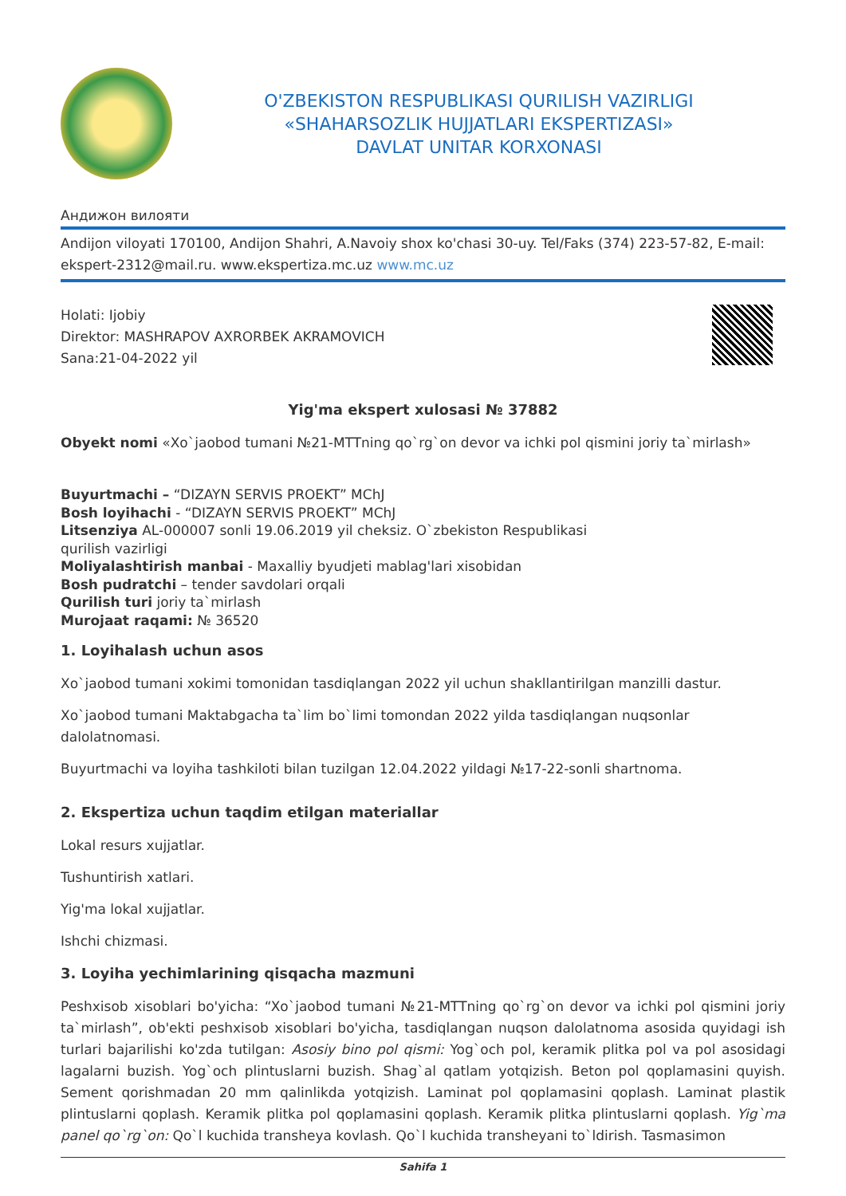O'ZBEKISTON RESPUBLIKASI QURILISH VAZIRLIGI
«SHAHARSOZLIK HUJJATLARI EKSPERTIZASI»
DAVLAT UNITAR KORXONASI
Андижон вилояти
Andijon viloyati 170100, Andijon Shahri, A.Navoiy shox ko'chasi 30-uy. Tel/Faks (374) 223-57-82, E-mail: ekspert-2312@mail.ru. www.ekspertiza.mc.uz www.mc.uz
Holati: Ijobiy
Direktor: MASHRAPOV AXRORBEK AKRAMOVICH
Sana:21-04-2022 yil
Yig'ma ekspert xulosasi № 37882
Obyekt nomi «Xo`jaobod tumani №21-MTTning qo`rg`on devor va ichki pol qismini joriy ta`mirlash»
Buyurtmachi – “DIZAYN SERVIS PROEKT” MChJ
Bosh loyihachi - “DIZAYN SERVIS PROEKT” MChJ
Litsenziya AL-000007 sonli 19.06.2019 yil cheksiz. O`zbekiston Respublikasi
qurilish vazirligi
Moliyalashtirish manbai - Maxalliy byudjeti mablag'lari xisobidan
Bosh pudratchi – tender savdolari orqali
Qurilish turi joriy ta`mirlash
Murojaat raqami: № 36520
1. Loyihalash uchun asos
Xo`jaobod tumani xokimi tomonidan tasdiqlangan 2022 yil uchun shakllantirilgan manzilli dastur.
Xo`jaobod tumani Maktabgacha ta`lim bo`limi tomondan 2022 yilda tasdiqlangan nuqsonlar dalolatnomasi.
Buyurtmachi va loyiha tashkiloti bilan tuzilgan 12.04.2022 yildagi №17-22-sonli shartnoma.
2. Ekspertiza uchun taqdim etilgan materiallar
Lokal resurs xujjatlar.
Tushuntirish xatlari.
Yig'ma lokal xujjatlar.
Ishchi chizmasi.
3. Loyiha yechimlarining qisqacha mazmuni
Peshxisob xisoblari bo'yicha: “Xo`jaobod tumani №21-MTTning qo`rg`on devor va ichki pol qismini joriy ta`mirlash”, ob'ekti peshxisob xisoblari bo'yicha, tasdiqlangan nuqson dalolatnoma asosida quyidagi ish turlari bajarilishi ko'zda tutilgan: Asosiy bino pol qismi: Yog`och pol, keramik plitka pol va pol asosidagi lagalarni buzish. Yog`och plintuslarni buzish. Shag`al qatlam yotqizish. Beton pol qoplamasini quyish. Sement qorishmadan 20 mm qalinlikda yotqizish. Laminat pol qoplamasini qoplash. Laminat plastik plintuslarni qoplash. Keramik plitka pol qoplamasini qoplash. Keramik plitka plintuslarni qoplash. Yig`ma panel qo`rg`on: Qo`l kuchida transheya kovlash. Qo`l kuchida transheyani to`ldirish. Tasmasimon
Sahifa 1